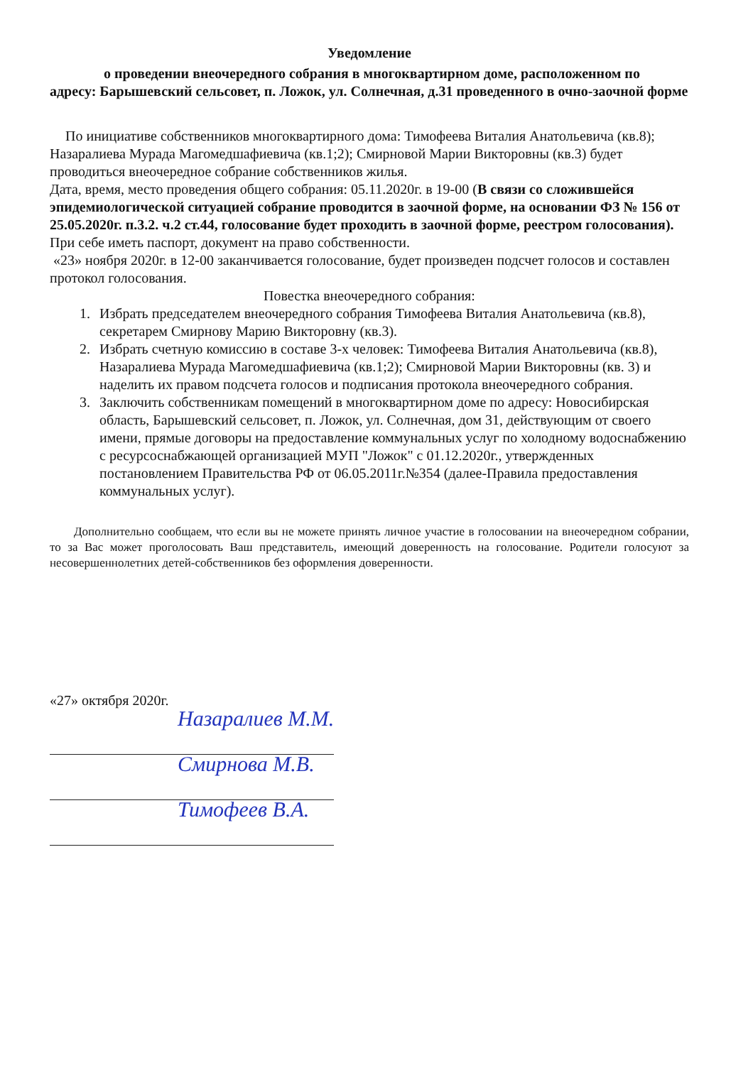Уведомление
о проведении внеочередного собрания в многоквартирном доме, расположенном по адресу: Барышевский сельсовет, п. Ложок, ул. Солнечная, д.31 проведенного в очно-заочной форме
По инициативе собственников многоквартирного дома: Тимофеева Виталия Анатольевича (кв.8); Назаралиева Мурада Магомедшафиевича (кв.1;2); Смирновой Марии Викторовны (кв.3) будет проводиться внеочередное собрание собственников жилья.
Дата, время, место проведения общего собрания: 05.11.2020г. в 19-00 (В связи со сложившейся эпидемиологической ситуацией собрание проводится в заочной форме, на основании ФЗ № 156 от 25.05.2020г. п.3.2. ч.2 ст.44, голосование будет проходить в заочной форме, реестром голосования). При себе иметь паспорт, документ на право собственности.
«23» ноября 2020г. в 12-00 заканчивается голосование, будет произведен подсчет голосов и составлен протокол голосования.
Повестка внеочередного собрания:
1. Избрать председателем внеочередного собрания Тимофеева Виталия Анатольевича (кв.8), секретарем Смирнову Марию Викторовну (кв.3).
2. Избрать счетную комиссию в составе 3-х человек: Тимофеева Виталия Анатольевича (кв.8), Назаралиева Мурада Магомедшафиевича (кв.1;2); Смирновой Марии Викторовны (кв. 3) и наделить их правом подсчета голосов и подписания протокола внеочередного собрания.
3. Заключить собственникам помещений в многоквартирном доме по адресу: Новосибирская область, Барышевский сельсовет, п. Ложок, ул. Солнечная, дом 31, действующим от своего имени, прямые договоры на предоставление коммунальных услуг по холодному водоснабжению с ресурсоснабжающей организацией МУП "Ложок" с 01.12.2020г., утвержденных постановлением Правительства РФ от 06.05.2011г.№354 (далее-Правила предоставления коммунальных услуг).
Дополнительно сообщаем, что если вы не можете принять личное участие в голосовании на внеочередном собрании, то за Вас может проголосовать Ваш представитель, имеющий доверенность на голосование. Родители голосуют за несовершеннолетних детей-собственников без оформления доверенности.
«27» октября 2020г.
Назаралиев М.М.
Смирнова М.В.
Тимофеев В.А.